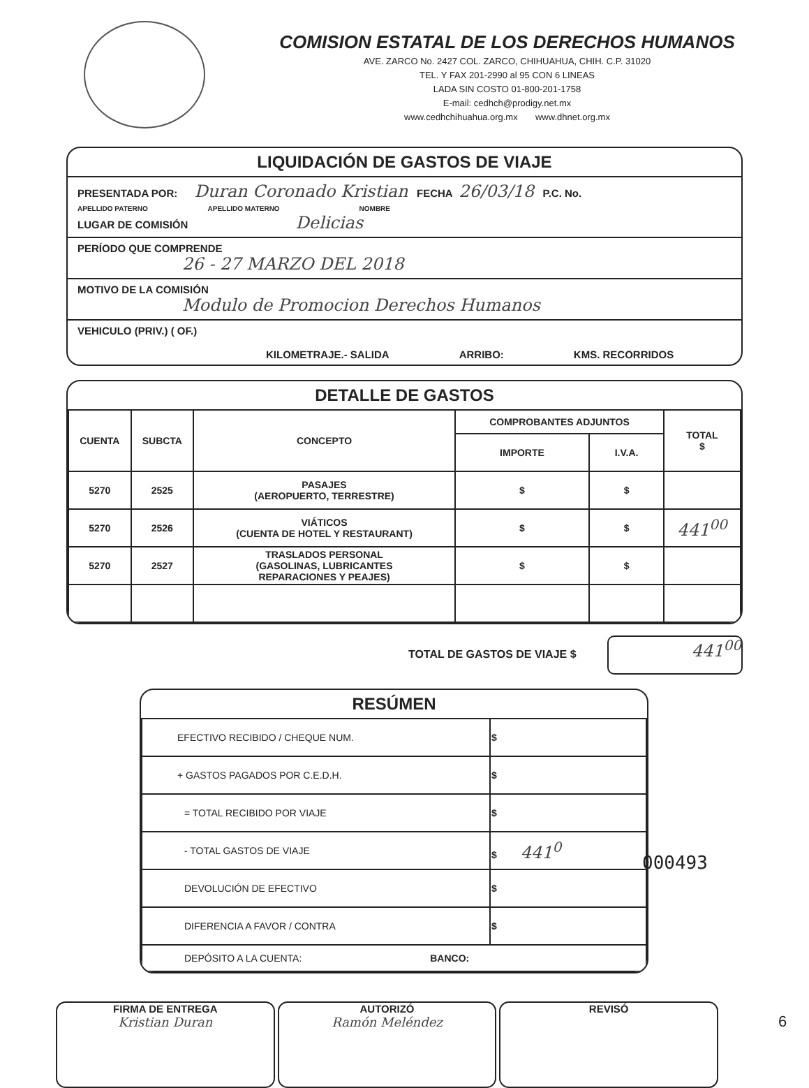COMISION ESTATAL DE LOS DERECHOS HUMANOS
AVE. ZARCO No. 2427 COL. ZARCO, CHIHUAHUA, CHIH. C.P. 31020
TEL. Y FAX 201-2990 al 95 CON 6 LINEAS
LADA SIN COSTO 01-800-201-1758
E-mail: cedhch@prodigy.net.mx
www.cedhchihuahua.org.mx www.dhnet.org.mx
LIQUIDACIÓN DE GASTOS DE VIAJE
PRESENTADA POR: Duran Coronado Kristian FECHA 26/03/18 P.C. No.
APELLIDO PATERNO APELLIDO MATERNO NOMBRE
LUGAR DE COMISIÓN Delicias
PERÍODO QUE COMPRENDE
26 - 27 MARZO DEL 2018
MOTIVO DE LA COMISIÓN
Modulo de Promocion Derechos Humanos
VEHICULO (PRIV.) ( OF.)
KILOMETRAJE.- SALIDA ARRIBO: KMS. RECORRIDOS
DETALLE DE GASTOS
| CUENTA | SUBCTA | CONCEPTO | COMPROBANTES ADJUNTOS | | TOTAL $ |
| --- | --- | --- | --- | --- | --- |
| | | | IMPORTE | I.V.A. | |
| 5270 | 2525 | PASAJES (AEROPUERTO, TERRESTRE) | $ | $ | |
| 5270 | 2526 | VIÁTICOS (CUENTA DE HOTEL Y RESTAURANT) | $ | $ | 441<sup>00</sup> |
| 5270 | 2527 | TRASLADOS PERSONAL (GASOLINAS, LUBRICANTES REPARACIONES Y PEAJES) | $ | $ | |
TOTAL DE GASTOS DE VIAJE $ 441<sup>00</sup>
RESÚMEN
| EFECTIVO RECIBIDO / CHEQUE NUM. | $ |
| + GASTOS PAGADOS POR C.E.D.H. | $ |
| = TOTAL RECIBIDO POR VIAJE | $ |
| - TOTAL GASTOS DE VIAJE | $ 441<sup>0</sup> |
| DEVOLUCIÓN DE EFECTIVO | $ |
| DIFERENCIA A FAVOR / CONTRA | $ |
| DEPÓSITO A LA CUENTA: BANCO: | |
000493
FIRMA DE ENTREGA
Kristian Duran
AUTORIZÓ
Ramón Meléndez
REVISÓ
6